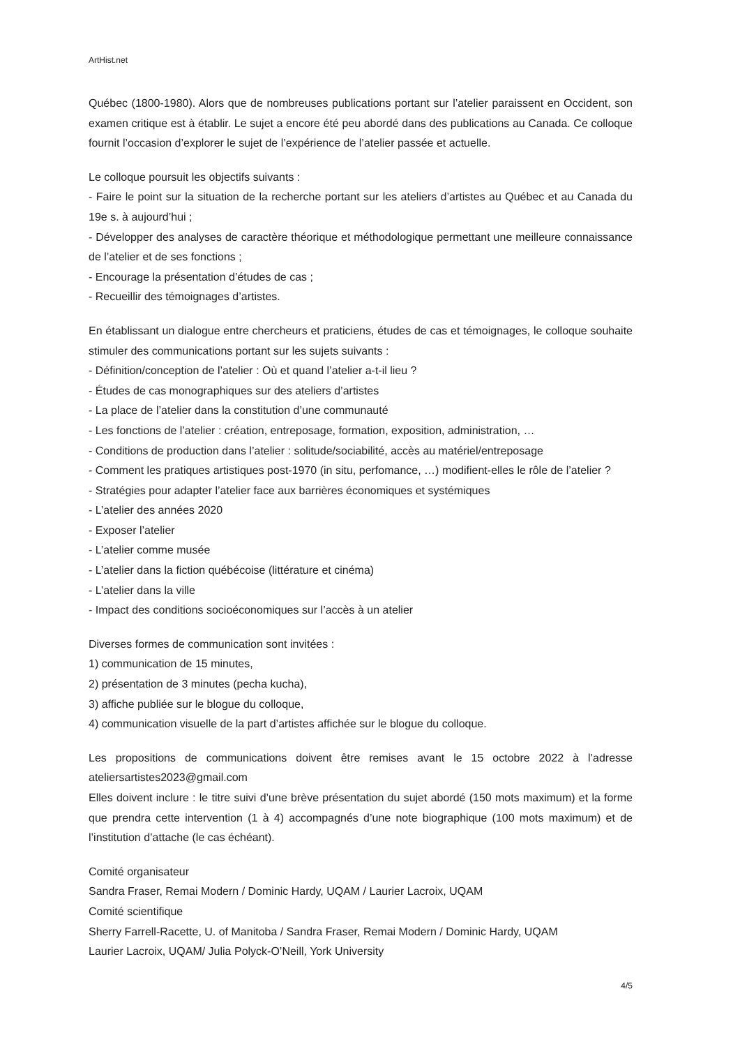ArtHist.net
Québec (1800-1980). Alors que de nombreuses publications portant sur l’atelier paraissent en Occident, son examen critique est à établir. Le sujet a encore été peu abordé dans des publications au Canada. Ce colloque fournit l’occasion d’explorer le sujet de l’expérience de l’atelier passée et actuelle.
Le colloque poursuit les objectifs suivants :
- Faire le point sur la situation de la recherche portant sur les ateliers d’artistes au Québec et au Canada du 19e s. à aujourd’hui ;
- Développer des analyses de caractère théorique et méthodologique permettant une meilleure connaissance de l’atelier et de ses fonctions ;
- Encourage la présentation d’études de cas ;
- Recueillir des témoignages d’artistes.
En établissant un dialogue entre chercheurs et praticiens, études de cas et témoignages, le colloque souhaite stimuler des communications portant sur les sujets suivants :
- Définition/conception de l’atelier : Où et quand l’atelier a-t-il lieu ?
- Études de cas monographiques sur des ateliers d’artistes
- La place de l’atelier dans la constitution d’une communauté
- Les fonctions de l’atelier : création, entreposage, formation, exposition, administration, …
- Conditions de production dans l’atelier : solitude/sociabilité, accès au matériel/entreposage
- Comment les pratiques artistiques post-1970 (in situ, perfomance, …) modifient-elles le rôle de l’atelier ?
- Stratégies pour adapter l’atelier face aux barrières économiques et systémiques
- L’atelier des années 2020
- Exposer l’atelier
- L’atelier comme musée
- L’atelier dans la fiction québécoise (littérature et cinéma)
- L’atelier dans la ville
- Impact des conditions socioéconomiques sur l’accès à un atelier
Diverses formes de communication sont invitées :
1) communication de 15 minutes,
2) présentation de 3 minutes (pecha kucha),
3) affiche publiée sur le blogue du colloque,
4) communication visuelle de la part d’artistes affichée sur le blogue du colloque.
Les propositions de communications doivent être remises avant le 15 octobre 2022 à l’adresse ateliersartistes2023@gmail.com
Elles doivent inclure : le titre suivi d’une brève présentation du sujet abordé (150 mots maximum) et la forme que prendra cette intervention (1 à 4) accompagnés d’une note biographique (100 mots maximum) et de l’institution d’attache (le cas échéant).
Comité organisateur
Sandra Fraser, Remai Modern / Dominic Hardy, UQAM / Laurier Lacroix, UQAM
Comité scientifique
Sherry Farrell-Racette, U. of Manitoba / Sandra Fraser, Remai Modern / Dominic Hardy, UQAM
Laurier Lacroix, UQAM/ Julia Polyck-O’Neill, York University
4/5